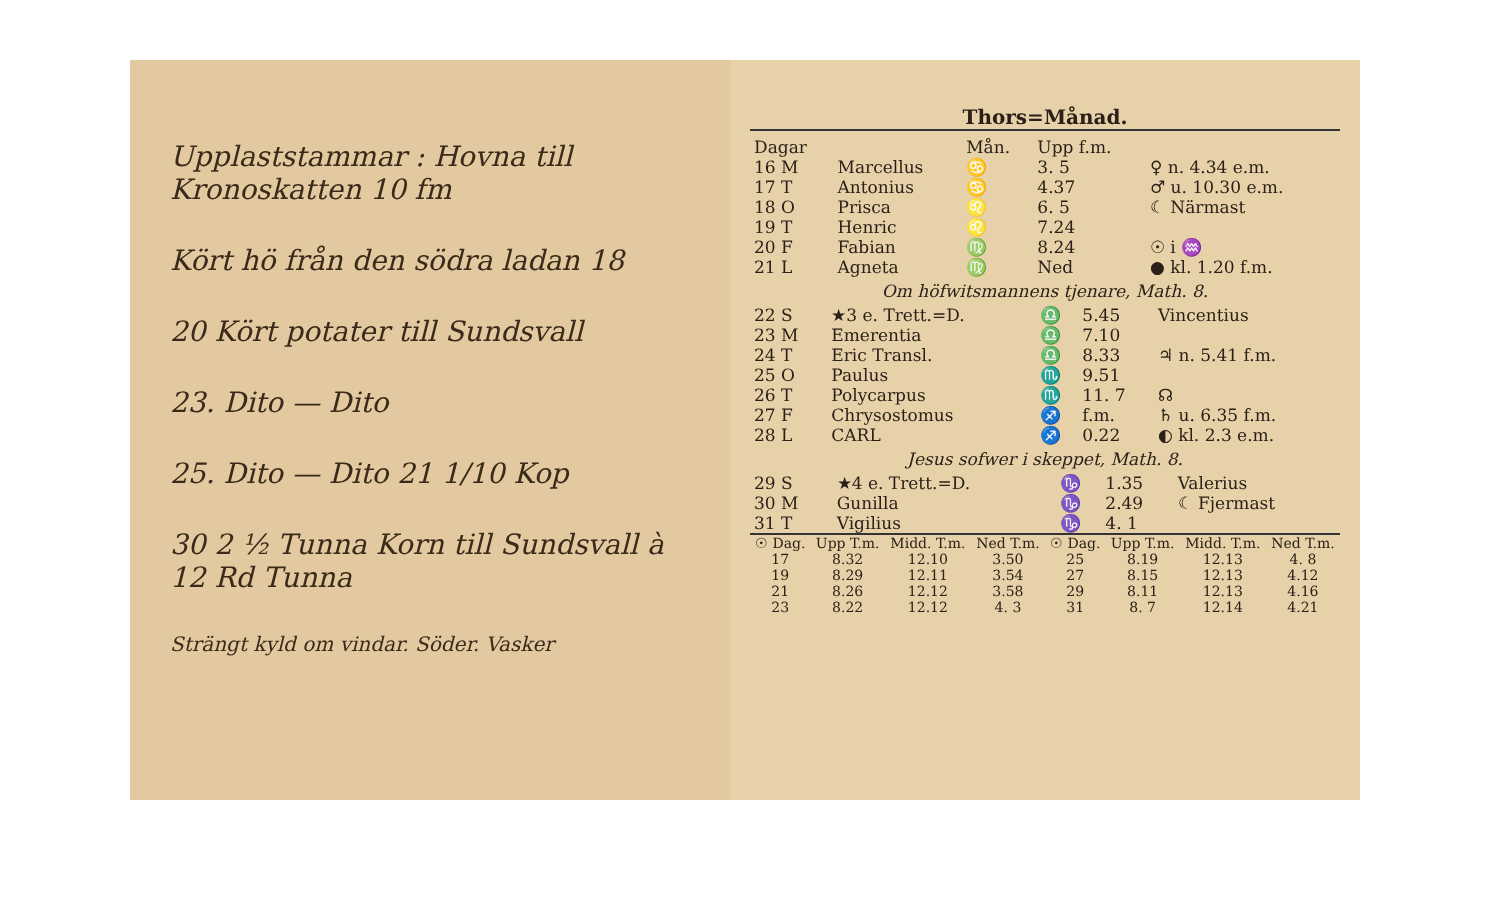Upplaststammar : Hovna till Kronoskatten 10 fm
Kört hö från den södra ladan 18
20 Kört potater till Sundsvall
23. Dito — Dito
25. Dito — Dito 21 1/10 Kop
30 2 ½ Tunna Korn till Sundsvall à 12 Rd Tunna
Strängt kyld om vindar. Söder. Vasker
Thors=Månad.
| Dagar | | Mån. | Upp f.m. | |
| --- | --- | --- | --- | --- |
| 16 M | Marcellus | ♋ | 3. 5 | ♀ n. 4.34 e.m. |
| 17 T | Antonius | ♋ | 4.37 | ♂ u. 10.30 e.m. |
| 18 O | Prisca | ♌ | 6. 5 | ☾ Närmast |
| 19 T | Henric | ♌ | 7.24 | |
| 20 F | Fabian | ♍ | 8.24 | ☉ i ♒ |
| 21 L | Agneta | ♍ | Ned | ● kl. 1.20 f.m. |
Om höfwitsmannens tjenare, Math. 8.
| 22 S | ★3 e. Trett.=D. | ♎ | 5.45 | Vincentius |
| 23 M | Emerentia | ♎ | 7.10 | |
| 24 T | Eric Transl. | ♎ | 8.33 | ♃ n. 5.41 f.m. |
| 25 O | Paulus | ♏ | 9.51 | |
| 26 T | Polycarpus | ♏ | 11. 7 | ☊ |
| 27 F | Chrysostomus | ♐ | f.m. | ♄ u. 6.35 f.m. |
| 28 L | CARL | ♐ | 0.22 | ◐ kl. 2.3 e.m. |
Jesus sofwer i skeppet, Math. 8.
| 29 S | ★4 e. Trett.=D. | ♑ | 1.35 | Valerius |
| 30 M | Gunilla | ♑ | 2.49 | ☾ Fjermast |
| 31 T | Vigilius | ♑ | 4. 1 | |
| ☉ Dag. | Upp T.m. | Midd. T.m. | Ned T.m. | ☉ Dag. | Upp T.m. | Midd. T.m. | Ned T.m. |
| --- | --- | --- | --- | --- | --- | --- | --- |
| 17 | 8.32 | 12.10 | 3.50 | 25 | 8.19 | 12.13 | 4. 8 |
| 19 | 8.29 | 12.11 | 3.54 | 27 | 8.15 | 12.13 | 4.12 |
| 21 | 8.26 | 12.12 | 3.58 | 29 | 8.11 | 12.13 | 4.16 |
| 23 | 8.22 | 12.12 | 4. 3 | 31 | 8. 7 | 12.14 | 4.21 |